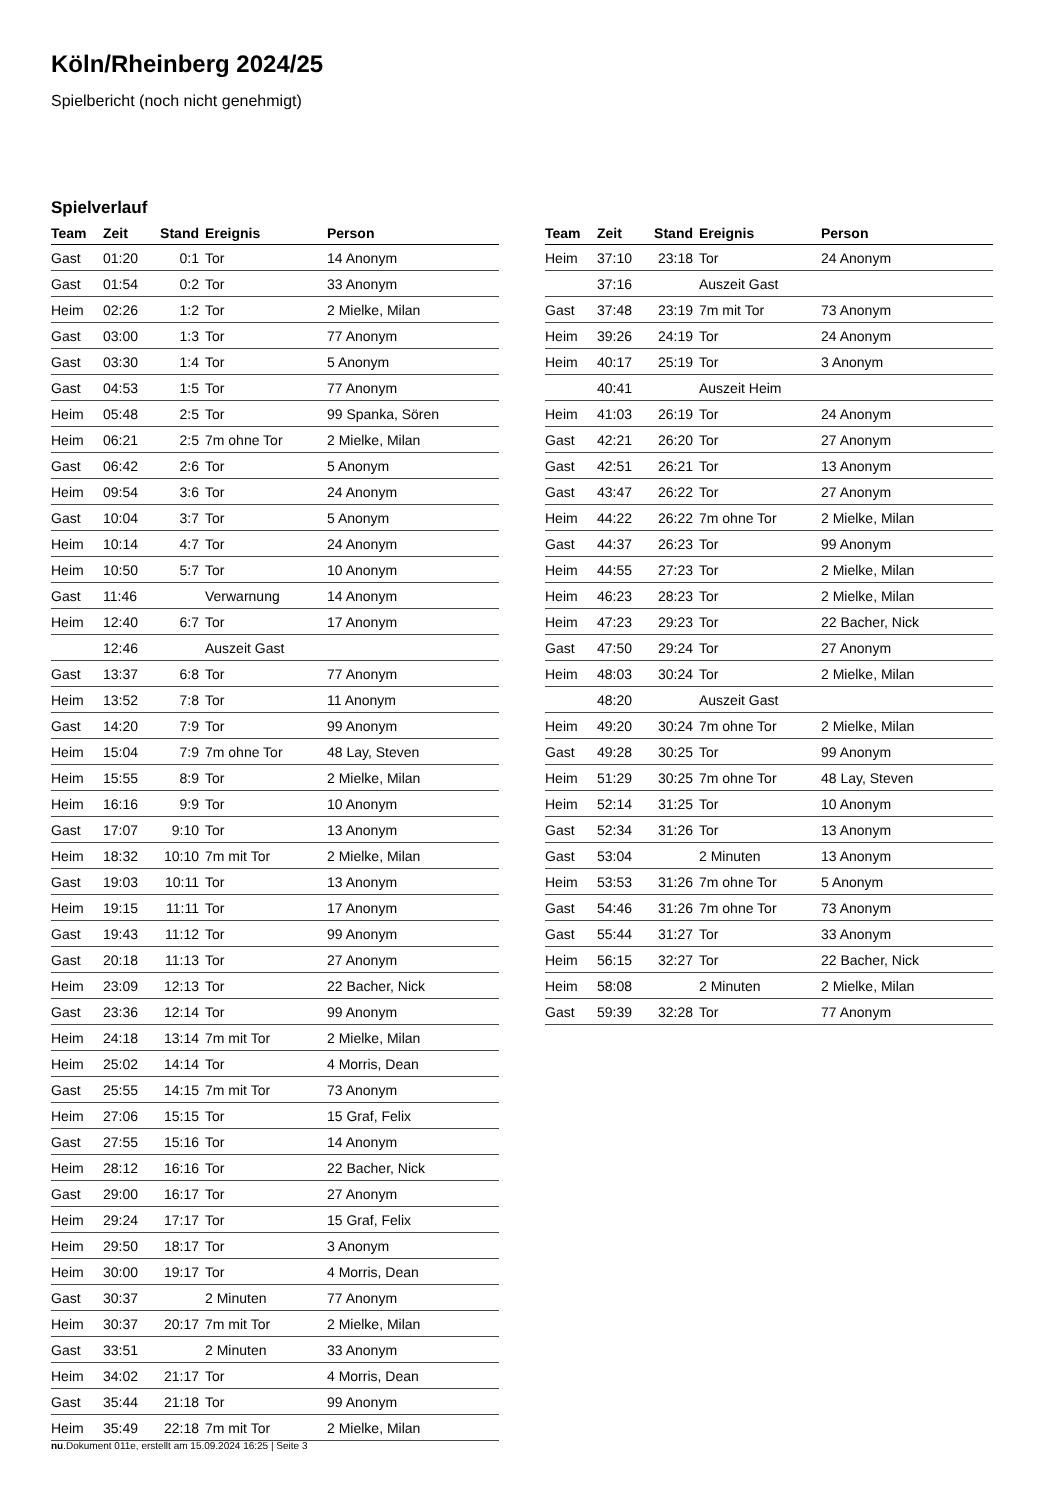Köln/Rheinberg 2024/25
Spielbericht (noch nicht genehmigt)
Spielverlauf
| Team | Zeit | Stand | Ereignis | Person |
| --- | --- | --- | --- | --- |
| Gast | 01:20 | 0:1 | Tor | 14 Anonym |
| Gast | 01:54 | 0:2 | Tor | 33 Anonym |
| Heim | 02:26 | 1:2 | Tor | 2 Mielke, Milan |
| Gast | 03:00 | 1:3 | Tor | 77 Anonym |
| Gast | 03:30 | 1:4 | Tor | 5 Anonym |
| Gast | 04:53 | 1:5 | Tor | 77 Anonym |
| Heim | 05:48 | 2:5 | Tor | 99 Spanka, Sören |
| Heim | 06:21 | 2:5 | 7m ohne Tor | 2 Mielke, Milan |
| Gast | 06:42 | 2:6 | Tor | 5 Anonym |
| Heim | 09:54 | 3:6 | Tor | 24 Anonym |
| Gast | 10:04 | 3:7 | Tor | 5 Anonym |
| Heim | 10:14 | 4:7 | Tor | 24 Anonym |
| Heim | 10:50 | 5:7 | Tor | 10 Anonym |
| Gast | 11:46 | | Verwarnung | 14 Anonym |
| Heim | 12:40 | 6:7 | Tor | 17 Anonym |
| | 12:46 | | Auszeit Gast | |
| Gast | 13:37 | 6:8 | Tor | 77 Anonym |
| Heim | 13:52 | 7:8 | Tor | 11 Anonym |
| Gast | 14:20 | 7:9 | Tor | 99 Anonym |
| Heim | 15:04 | 7:9 | 7m ohne Tor | 48 Lay, Steven |
| Heim | 15:55 | 8:9 | Tor | 2 Mielke, Milan |
| Heim | 16:16 | 9:9 | Tor | 10 Anonym |
| Gast | 17:07 | 9:10 | Tor | 13 Anonym |
| Heim | 18:32 | 10:10 | 7m mit Tor | 2 Mielke, Milan |
| Gast | 19:03 | 10:11 | Tor | 13 Anonym |
| Heim | 19:15 | 11:11 | Tor | 17 Anonym |
| Gast | 19:43 | 11:12 | Tor | 99 Anonym |
| Gast | 20:18 | 11:13 | Tor | 27 Anonym |
| Heim | 23:09 | 12:13 | Tor | 22 Bacher, Nick |
| Gast | 23:36 | 12:14 | Tor | 99 Anonym |
| Heim | 24:18 | 13:14 | 7m mit Tor | 2 Mielke, Milan |
| Heim | 25:02 | 14:14 | Tor | 4 Morris, Dean |
| Gast | 25:55 | 14:15 | 7m mit Tor | 73 Anonym |
| Heim | 27:06 | 15:15 | Tor | 15 Graf, Felix |
| Gast | 27:55 | 15:16 | Tor | 14 Anonym |
| Heim | 28:12 | 16:16 | Tor | 22 Bacher, Nick |
| Gast | 29:00 | 16:17 | Tor | 27 Anonym |
| Heim | 29:24 | 17:17 | Tor | 15 Graf, Felix |
| Heim | 29:50 | 18:17 | Tor | 3 Anonym |
| Heim | 30:00 | 19:17 | Tor | 4 Morris, Dean |
| Gast | 30:37 | | 2 Minuten | 77 Anonym |
| Heim | 30:37 | 20:17 | 7m mit Tor | 2 Mielke, Milan |
| Gast | 33:51 | | 2 Minuten | 33 Anonym |
| Heim | 34:02 | 21:17 | Tor | 4 Morris, Dean |
| Gast | 35:44 | 21:18 | Tor | 99 Anonym |
| Heim | 35:49 | 22:18 | 7m mit Tor | 2 Mielke, Milan |
| Team | Zeit | Stand | Ereignis | Person |
| --- | --- | --- | --- | --- |
| Heim | 37:10 | 23:18 | Tor | 24 Anonym |
| | 37:16 | | Auszeit Gast | |
| Gast | 37:48 | 23:19 | 7m mit Tor | 73 Anonym |
| Heim | 39:26 | 24:19 | Tor | 24 Anonym |
| Heim | 40:17 | 25:19 | Tor | 3 Anonym |
| | 40:41 | | Auszeit Heim | |
| Heim | 41:03 | 26:19 | Tor | 24 Anonym |
| Gast | 42:21 | 26:20 | Tor | 27 Anonym |
| Gast | 42:51 | 26:21 | Tor | 13 Anonym |
| Gast | 43:47 | 26:22 | Tor | 27 Anonym |
| Heim | 44:22 | 26:22 | 7m ohne Tor | 2 Mielke, Milan |
| Gast | 44:37 | 26:23 | Tor | 99 Anonym |
| Heim | 44:55 | 27:23 | Tor | 2 Mielke, Milan |
| Heim | 46:23 | 28:23 | Tor | 2 Mielke, Milan |
| Heim | 47:23 | 29:23 | Tor | 22 Bacher, Nick |
| Gast | 47:50 | 29:24 | Tor | 27 Anonym |
| Heim | 48:03 | 30:24 | Tor | 2 Mielke, Milan |
| | 48:20 | | Auszeit Gast | |
| Heim | 49:20 | 30:24 | 7m ohne Tor | 2 Mielke, Milan |
| Gast | 49:28 | 30:25 | Tor | 99 Anonym |
| Heim | 51:29 | 30:25 | 7m ohne Tor | 48 Lay, Steven |
| Heim | 52:14 | 31:25 | Tor | 10 Anonym |
| Gast | 52:34 | 31:26 | Tor | 13 Anonym |
| Gast | 53:04 | | 2 Minuten | 13 Anonym |
| Heim | 53:53 | 31:26 | 7m ohne Tor | 5 Anonym |
| Gast | 54:46 | 31:26 | 7m ohne Tor | 73 Anonym |
| Gast | 55:44 | 31:27 | Tor | 33 Anonym |
| Heim | 56:15 | 32:27 | Tor | 22 Bacher, Nick |
| Heim | 58:08 | | 2 Minuten | 2 Mielke, Milan |
| Gast | 59:39 | 32:28 | Tor | 77 Anonym |
nu.Dokument 011e, erstellt am 15.09.2024 16:25 | Seite 3